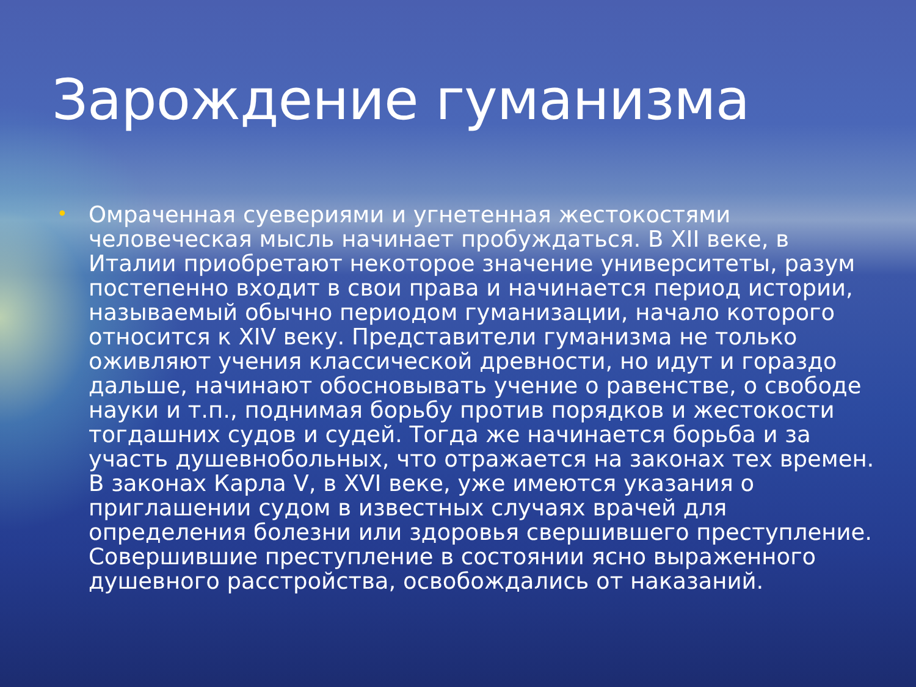Зарождение гуманизма
• Омраченная суевериями и угнетенная жестокостями человеческая мысль начинает пробуждаться. В XII веке, в Италии приобретают некоторое значение университеты, разум постепенно входит в свои права и начинается период истории, называемый обычно периодом гуманизации, начало которого относится к XIV веку. Представители гуманизма не только оживляют учения классической древности, но идут и гораздо дальше, начинают обосновывать учение о равенстве, о свободе науки и т.п., поднимая борьбу против порядков и жестокости тогдашних судов и судей. Тогда же начинается борьба и за участь душевнобольных, что отражается на законах тех времен. В законах Карла V, в XVI веке, уже имеются указания о приглашении судом в известных случаях врачей для определения болезни или здоровья свершившего преступление. Совершившие преступление в состоянии ясно выраженного душевного расстройства, освобождались от наказаний.